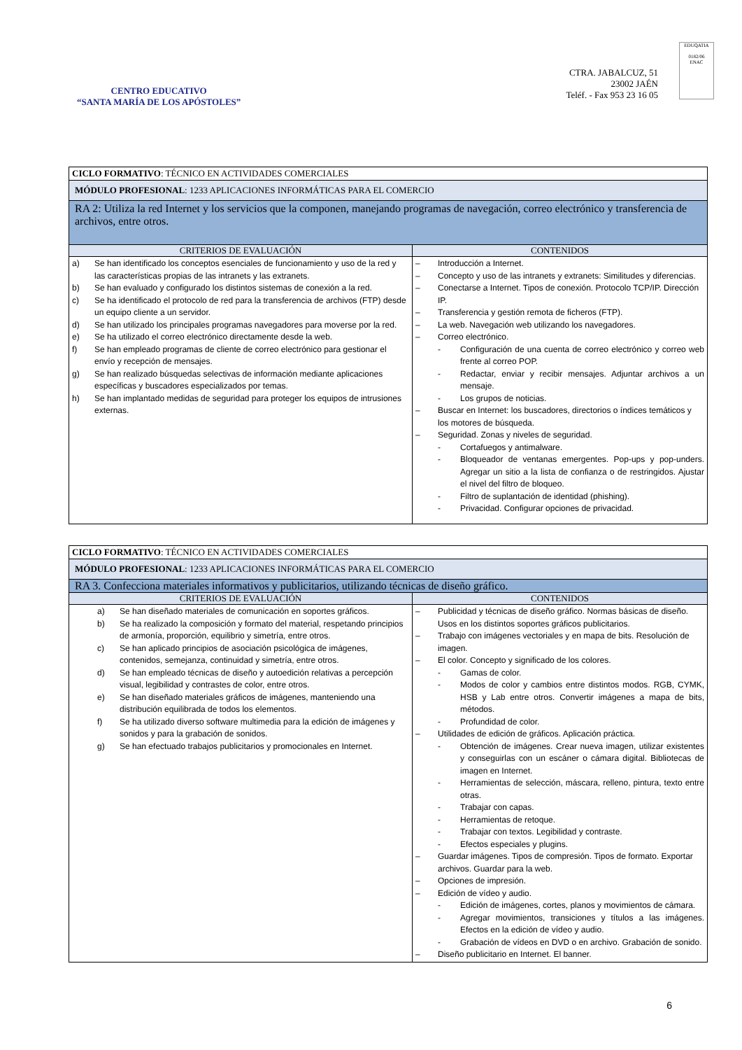CENTRO EDUCATIVO
“SANTA MARÍA DE LOS APÓSTOLES”
CTRA. JABALCUZ, 51
23002 JAÉN
Teléf. - Fax 953 23 16 05
EDUQATIA
0182/06
ENAC
| CICLO FORMATIVO : TÉCNICO EN ACTIVIDADES COMERCIALES | |
| MÓDULO PROFESIONAL : 1233 APLICACIONES INFORMÁTICAS PARA EL COMERCIO | |
| RA 2: Utiliza la red Internet y los servicios que la componen, manejando programas de navegación, correo electrónico y transferencia de archivos, entre otros. | |
| CRITERIOS DE EVALUACIÓN | CONTENIDOS |
| a) Se han identificado los conceptos esenciales de funcionamiento y uso de la red y las características propias de las intranets y las extranets. b) Se han evaluado y configurado los distintos sistemas de conexión a la red. c) Se ha identificado el protocolo de red para la transferencia de archivos (FTP) desde un equipo cliente a un servidor. d) Se han utilizado los principales programas navegadores para moverse por la red. e) Se ha utilizado el correo electrónico directamente desde la web. f) Se han empleado programas de cliente de correo electrónico para gestionar el envío y recepción de mensajes. g) Se han realizado búsquedas selectivas de información mediante aplicaciones específicas y buscadores especializados por temas. h) Se han implantado medidas de seguridad para proteger los equipos de intrusiones externas. | – Introducción a Internet. – Concepto y uso de las intranets y extranets: Similitudes y diferencias. – Conectarse a Internet. Tipos de conexión. Protocolo TCP/IP. Dirección IP. – Transferencia y gestión remota de ficheros (FTP). – La web. Navegación web utilizando los navegadores. – Correo electrónico. - Configuración de una cuenta de correo electrónico y correo web frente al correo POP. - Redactar, enviar y recibir mensajes. Adjuntar archivos a un mensaje. - Los grupos de noticias. – Buscar en Internet: los buscadores, directorios o índices temáticos y los motores de búsqueda. – Seguridad. Zonas y niveles de seguridad. - Cortafuegos y antimalware. - Bloqueador de ventanas emergentes. Pop-ups y pop-unders. Agregar un sitio a la lista de confianza o de restringidos. Ajustar el nivel del filtro de bloqueo. - Filtro de suplantación de identidad (phishing). - Privacidad. Configurar opciones de privacidad. |
| CICLO FORMATIVO : TÉCNICO EN ACTIVIDADES COMERCIALES | |
| MÓDULO PROFESIONAL : 1233 APLICACIONES INFORMÁTICAS PARA EL COMERCIO | |
| RA 3. Confecciona materiales informativos y publicitarios, utilizando técnicas de diseño gráfico. | |
| CRITERIOS DE EVALUACIÓN | CONTENIDOS |
| a) Se han diseñado materiales de comunicación en soportes gráficos. b) Se ha realizado la composición y formato del material, respetando principios de armonía, proporción, equilibrio y simetría, entre otros. c) Se han aplicado principios de asociación psicológica de imágenes, contenidos, semejanza, continuidad y simetría, entre otros. d) Se han empleado técnicas de diseño y autoedición relativas a percepción visual, legibilidad y contrastes de color, entre otros. e) Se han diseñado materiales gráficos de imágenes, manteniendo una distribución equilibrada de todos los elementos. f) Se ha utilizado diverso software multimedia para la edición de imágenes y sonidos y para la grabación de sonidos. g) Se han efectuado trabajos publicitarios y promocionales en Internet. | – Publicidad y técnicas de diseño gráfico. Normas básicas de diseño. Usos en los distintos soportes gráficos publicitarios. – Trabajo con imágenes vectoriales y en mapa de bits. Resolución de imagen. – El color. Concepto y significado de los colores. - Gamas de color. - Modos de color y cambios entre distintos modos. RGB, CYMK, HSB y Lab entre otros. Convertir imágenes a mapa de bits, métodos. - Profundidad de color. – Utilidades de edición de gráficos. Aplicación práctica. - Obtención de imágenes. Crear nueva imagen, utilizar existentes y conseguirlas con un escáner o cámara digital. Bibliotecas de imagen en Internet. - Herramientas de selección, máscara, relleno, pintura, texto entre otras. - Trabajar con capas. - Herramientas de retoque. - Trabajar con textos. Legibilidad y contraste. - Efectos especiales y plugins. – Guardar imágenes. Tipos de compresión. Tipos de formato. Exportar archivos. Guardar para la web. – Opciones de impresión. – Edición de vídeo y audio. - Edición de imágenes, cortes, planos y movimientos de cámara. - Agregar movimientos, transiciones y títulos a las imágenes. Efectos en la edición de vídeo y audio. - Grabación de vídeos en DVD o en archivo. Grabación de sonido. – Diseño publicitario en Internet. El banner. |
6